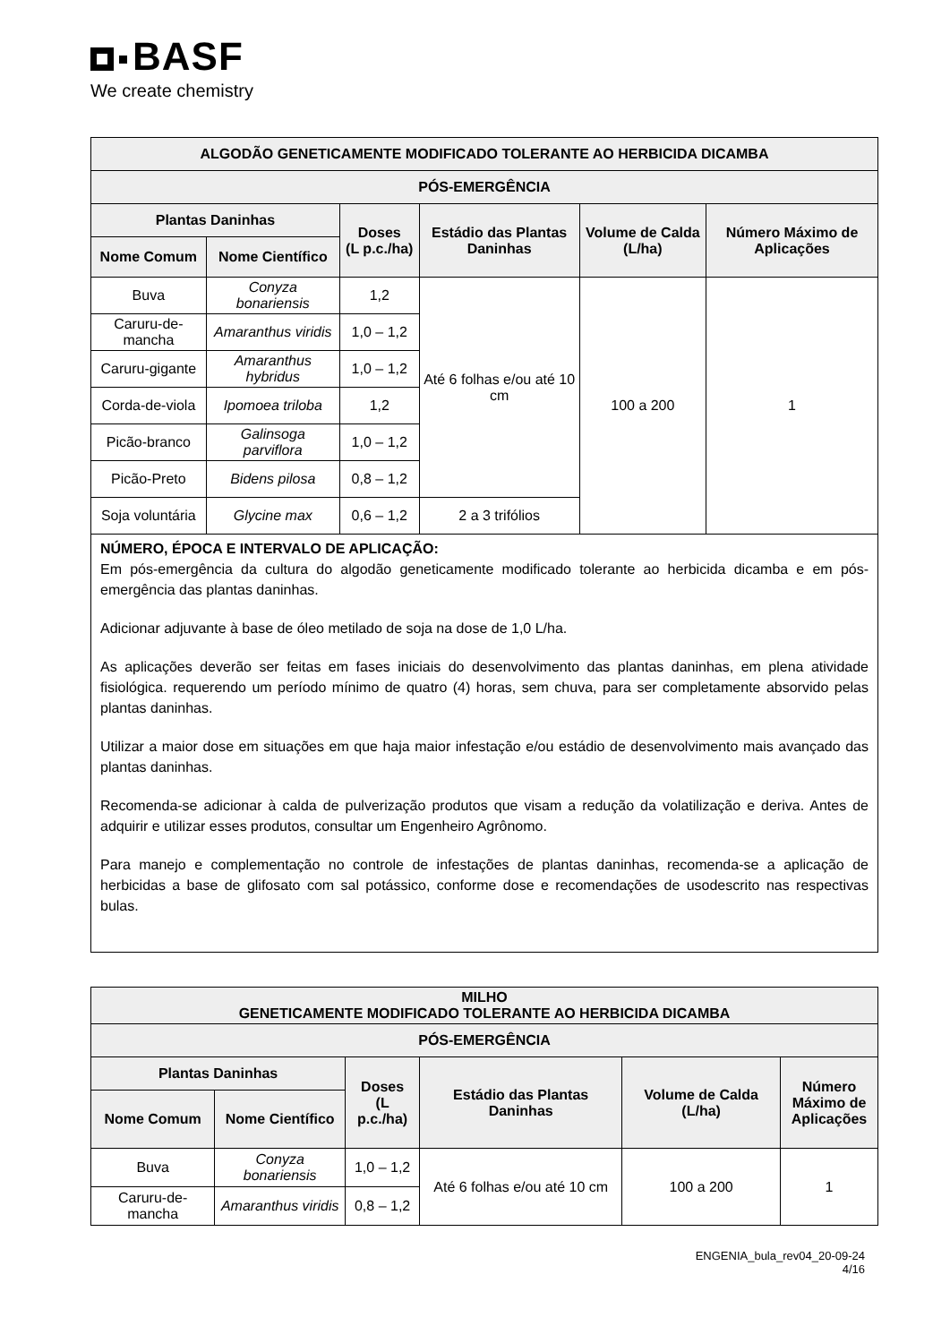BASF
We create chemistry
| ALGODÃO GENETICAMENTE MODIFICADO TOLERANTE AO HERBICIDA DICAMBA | | | | | |
| --- | --- | --- | --- | --- | --- |
| PÓS-EMERGÊNCIA | | | | | |
| Plantas Daninhas | | Doses (L p.c./ha) | Estádio das Plantas Daninhas | Volume de Calda (L/ha) | Número Máximo de Aplicações |
| Nome Comum | Nome Científico | | | | |
| Buva | Conyza bonariensis | 1,2 | Até 6 folhas e/ou até 10 cm | 100 a 200 | 1 |
| Caruru-de-mancha | Amaranthus viridis | 1,0 – 1,2 | | | |
| Caruru-gigante | Amaranthus hybridus | 1,0 – 1,2 | | | |
| Corda-de-viola | Ipomoea triloba | 1,2 | | | |
| Picão-branco | Galinsoga parviflora | 1,0 – 1,2 | | | |
| Picão-Preto | Bidens pilosa | 0,8 – 1,2 | | | |
| Soja voluntária | Glycine max | 0,6 – 1,2 | 2 a 3 trifólios | | |
| NÚMERO, ÉPOCA E INTERVALO DE APLICAÇÃO: Em pós-emergência da cultura do algodão geneticamente modificado tolerante ao herbicida dicamba e em pós-emergência das plantas daninhas. Adicionar adjuvante à base de óleo metilado de soja na dose de 1,0 L/ha. As aplicações deverão ser feitas em fases iniciais do desenvolvimento das plantas daninhas, em plena atividade fisiológica. requerendo um período mínimo de quatro (4) horas, sem chuva, para ser completamente absorvido pelas plantas daninhas. Utilizar a maior dose em situações em que haja maior infestação e/ou estádio de desenvolvimento mais avançado das plantas daninhas. Recomenda-se adicionar à calda de pulverização produtos que visam a redução da volatilização e deriva. Antes de adquirir e utilizar esses produtos, consultar um Engenheiro Agrônomo. Para manejo e complementação no controle de infestações de plantas daninhas, recomenda-se a aplicação de herbicidas a base de glifosato com sal potássico, conforme dose e recomendações de usodescrito nas respectivas bulas. | | | | | |
| MILHO GENETICAMENTE MODIFICADO TOLERANTE AO HERBICIDA DICAMBA | | | | | |
| --- | --- | --- | --- | --- | --- |
| PÓS-EMERGÊNCIA | | | | | |
| Plantas Daninhas | | Doses (L p.c./ha) | Estádio das Plantas Daninhas | Volume de Calda (L/ha) | Número Máximo de Aplicações |
| Nome Comum | Nome Científico | | | | |
| Buva | Conyza bonariensis | 1,0 – 1,2 | Até 6 folhas e/ou até 10 cm | 100 a 200 | 1 |
| Caruru-de-mancha | Amaranthus viridis | 0,8 – 1,2 | | | |
ENGENIA_bula_rev04_20-09-24
4/16